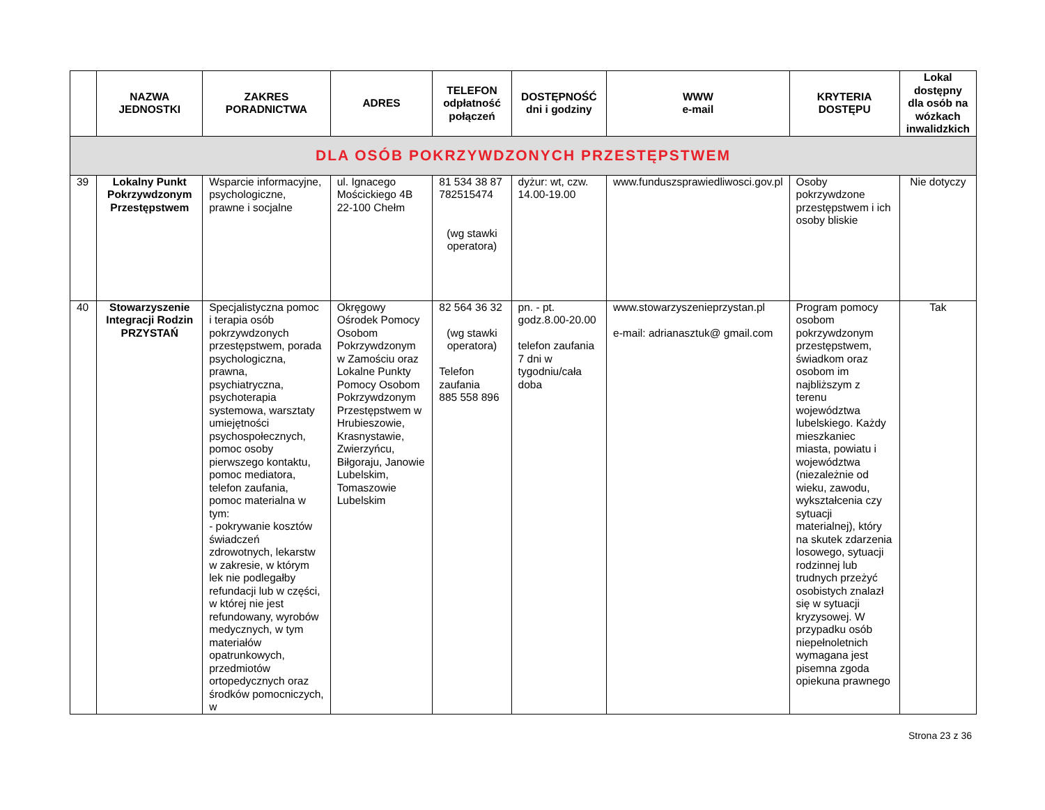| | NAZWA JEDNOSTKI | ZAKRES PORADNICTWA | ADRES | TELEFON odpłatność połączeń | DOSTĘPNOŚĆ dni i godziny | WWW e-mail | KRYTERIA DOSTĘPU | Lokal dostępny dla osób na wózkach inwalidzkich |
| --- | --- | --- | --- | --- | --- | --- | --- | --- |
| DLA OSÓB POKRZYWDZONYCH PRZESTĘPSTWEM | | | | | | | | |
| 39 | Lokalny Punkt Pokrzywdzonym Przestępstwem | Wsparcie informacyjne, psychologiczne, prawne i socjalne | ul. Ignacego Mościckiego 4B 22-100 Chełm | 81 534 38 87 782515474 (wg stawki operatora) | dyżur: wt, czw. 14.00-19.00 | www.funduszsprawiedliwosci.gov.pl | Osoby pokrzywdzone przestępstwem i ich osoby bliskie | Nie dotyczy |
| 40 | Stowarzyszenie Integracji Rodzin PRZYSTAŃ | Specjalistyczna pomoc i terapia osób pokrzywdzonych przestępstwem, porada psychologiczna, prawna, psychiatryczna, psychoterapia systemowa, warsztaty umiejętności psychospołecznych, pomoc osoby pierwszego kontaktu, pomoc mediatora, telefon zaufania, pomoc materialna w tym: - pokrywanie kosztów świadczeń zdrowotnych, lekarstw w zakresie, w którym lek nie podlegałby refundacji lub w części, w której nie jest refundowany, wyrobów medycznych, w tym materiałów opatrunkowych, przedmiotów ortopedycznych oraz środków pomocniczych, w | Okręgowy Ośrodek Pomocy Osobom Pokrzywdzonym w Zamościu oraz Lokalne Punkty Pomocy Osobom Pokrzywdzonym Przestępstwem w Hrubieszowie, Krasnystawie, Zwierzyńcu, Biłgoraju, Janowie Lubelskim, Tomaszowie Lubelskim | 82 564 36 32 (wg stawki operatora) Telefon zaufania 885 558 896 | pn. - pt. godz.8.00-20.00 telefon zaufania 7 dni w tygodniu/cała doba | www.stowarzyszenieprzystan.pl e-mail: adrianasztuk@ gmail.com | Program pomocy osobom pokrzywdzonym przestępstwem, świadkom oraz osobom im najbliższym z terenu województwa lubelskiego. Każdy mieszkaniec miasta, powiatu i województwa (niezależnie od wieku, zawodu, wykształcenia czy sytuacji materialnej), który na skutek zdarzenia losowego, sytuacji rodzinnej lub trudnych przeżyć osobistych znalazł się w sytuacji kryzysowej. W przypadku osób niepełnoletnich wymagana jest pisemna zgoda opiekuna prawnego | Tak |
Strona 23 z 36